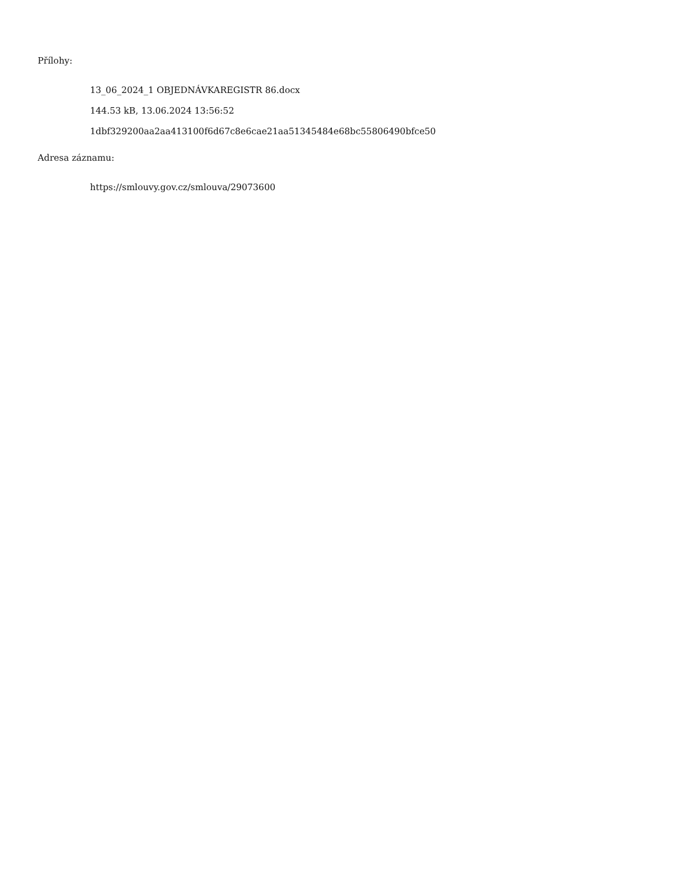Přílohy:
13_06_2024_1 OBJEDNÁVKAREGISTR 86.docx
144.53 kB, 13.06.2024 13:56:52
1dbf329200aa2aa413100f6d67c8e6cae21aa51345484e68bc55806490bfce50
Adresa záznamu:
https://smlouvy.gov.cz/smlouva/29073600